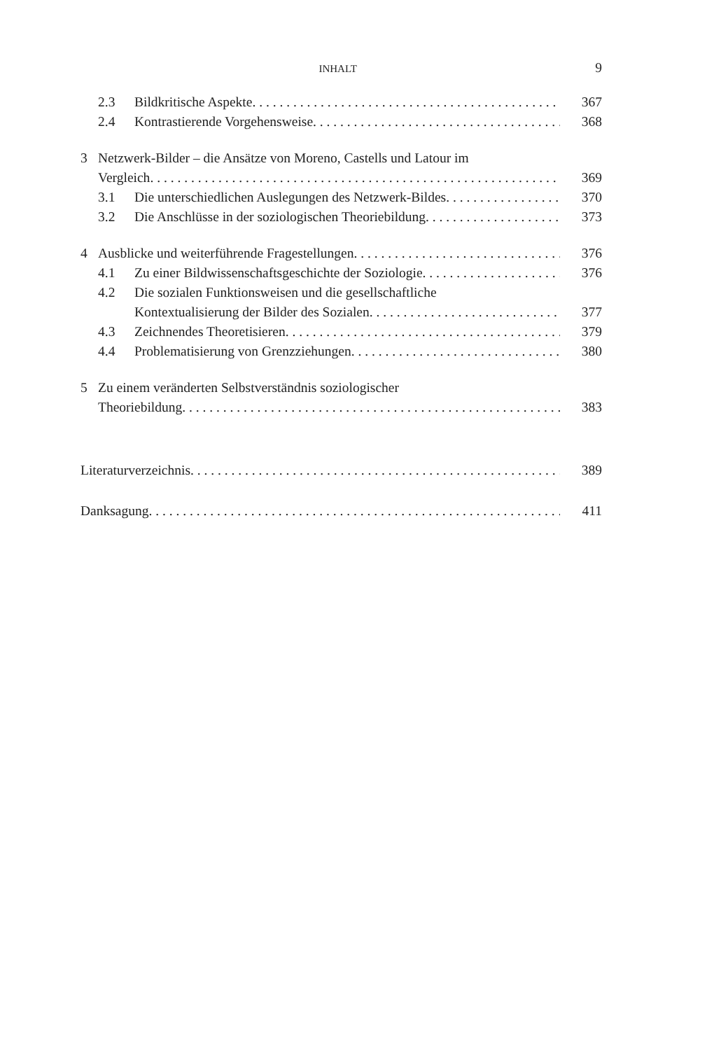INHALT 9
2.3 Bildkritische Aspekte 367
2.4 Kontrastierende Vorgehensweise 368
3 Netzwerk-Bilder – die Ansätze von Moreno, Castells und Latour im
Vergleich 369
3.1 Die unterschiedlichen Auslegungen des Netzwerk-Bildes 370
3.2 Die Anschlüsse in der soziologischen Theoriebildung 373
4 Ausblicke und weiterführende Fragestellungen 376
4.1 Zu einer Bildwissenschaftsgeschichte der Soziologie 376
4.2 Die sozialen Funktionsweisen und die gesellschaftliche
Kontextualisierung der Bilder des Sozialen 377
4.3 Zeichnendes Theoretisieren 379
4.4 Problematisierung von Grenzziehungen 380
5 Zu einem veränderten Selbstverständnis soziologischer
Theoriebildung 383
Literaturverzeichnis 389
Danksagung 411